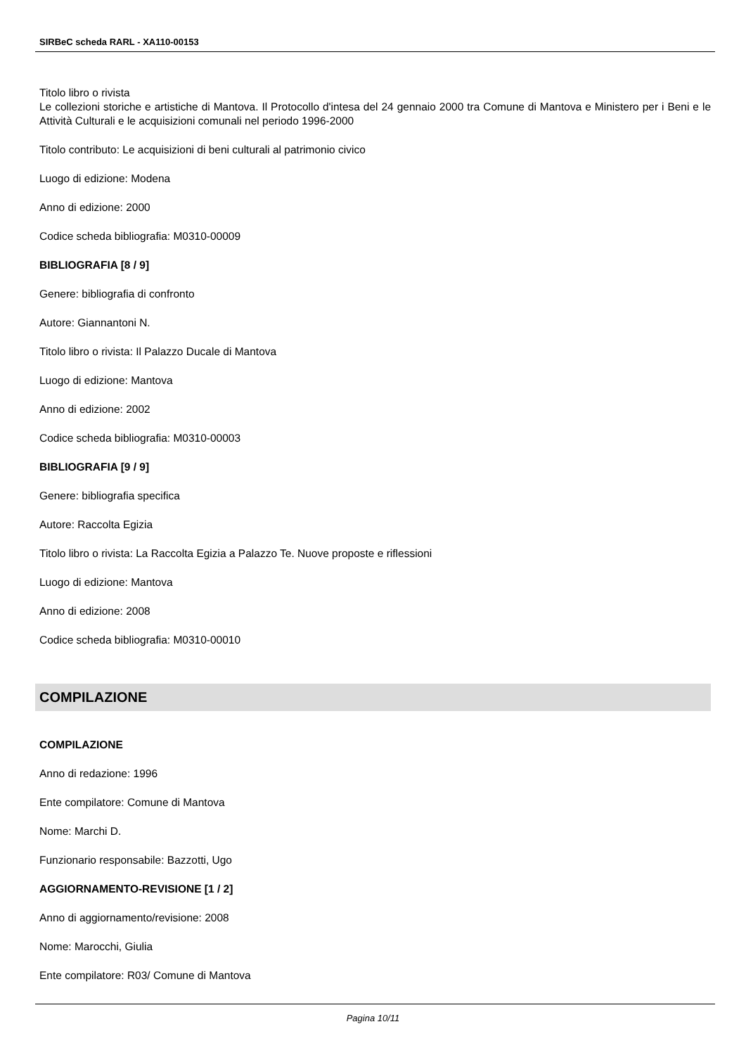SIRBeC scheda RARL - XA110-00153
Titolo libro o rivista
Le collezioni storiche e artistiche di Mantova. Il Protocollo d'intesa del 24 gennaio 2000 tra Comune di Mantova e Ministero per i Beni e le Attività Culturali e le acquisizioni comunali nel periodo 1996-2000
Titolo contributo: Le acquisizioni di beni culturali al patrimonio civico
Luogo di edizione: Modena
Anno di edizione: 2000
Codice scheda bibliografia: M0310-00009
BIBLIOGRAFIA [8 / 9]
Genere: bibliografia di confronto
Autore: Giannantoni N.
Titolo libro o rivista: Il Palazzo Ducale di Mantova
Luogo di edizione: Mantova
Anno di edizione: 2002
Codice scheda bibliografia: M0310-00003
BIBLIOGRAFIA [9 / 9]
Genere: bibliografia specifica
Autore: Raccolta Egizia
Titolo libro o rivista: La Raccolta Egizia a Palazzo Te. Nuove proposte e riflessioni
Luogo di edizione: Mantova
Anno di edizione: 2008
Codice scheda bibliografia: M0310-00010
COMPILAZIONE
COMPILAZIONE
Anno di redazione: 1996
Ente compilatore: Comune di Mantova
Nome: Marchi D.
Funzionario responsabile: Bazzotti, Ugo
AGGIORNAMENTO-REVISIONE [1 / 2]
Anno di aggiornamento/revisione: 2008
Nome: Marocchi, Giulia
Ente compilatore: R03/ Comune di Mantova
Pagina 10/11